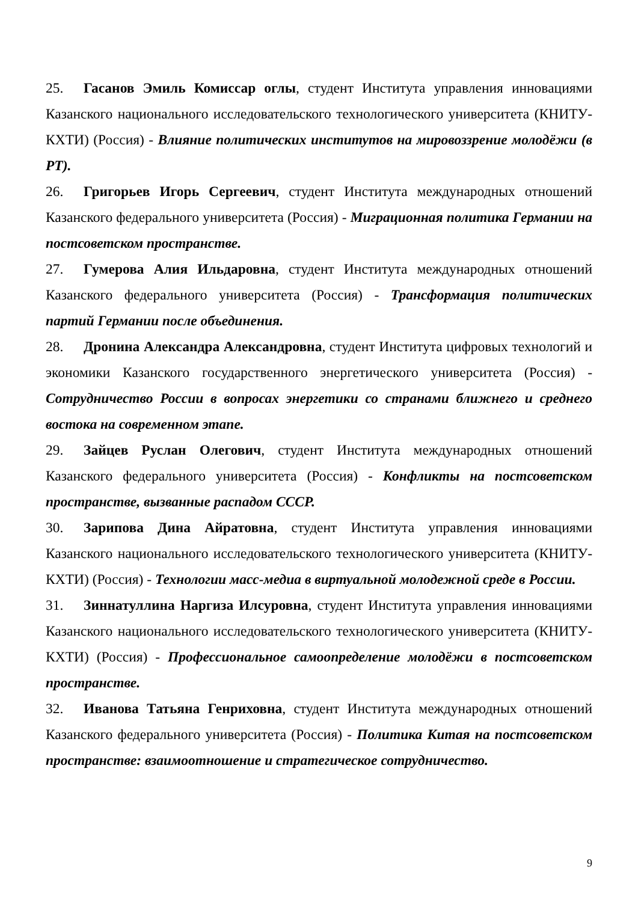25. Гасанов Эмиль Комиссар оглы, студент Института управления инновациями Казанского национального исследовательского технологического университета (КНИТУ-КХТИ) (Россия) - Влияние политических институтов на мировоззрение молодёжи (в РТ).
26. Григорьев Игорь Сергеевич, студент Института международных отношений Казанского федерального университета (Россия) - Миграционная политика Германии на постсоветском пространстве.
27. Гумерова Алия Ильдаровна, студент Института международных отношений Казанского федерального университета (Россия) - Трансформация политических партий Германии после объединения.
28. Дронина Александра Александровна, студент Института цифровых технологий и экономики Казанского государственного энергетического университета (Россия) - Сотрудничество России в вопросах энергетики со странами ближнего и среднего востока на современном этапе.
29. Зайцев Руслан Олегович, студент Института международных отношений Казанского федерального университета (Россия) - Конфликты на постсоветском пространстве, вызванные распадом СССР.
30. Зарипова Дина Айратовна, студент Института управления инновациями Казанского национального исследовательского технологического университета (КНИТУ-КХТИ) (Россия) - Технологии масс-медиа в виртуальной молодежной среде в России.
31. Зиннатуллина Наргиза Илсуровна, студент Института управления инновациями Казанского национального исследовательского технологического университета (КНИТУ-КХТИ) (Россия) - Профессиональное самоопределение молодёжи в постсоветском пространстве.
32. Иванова Татьяна Генриховна, студент Института международных отношений Казанского федерального университета (Россия) - Политика Китая на постсоветском пространстве: взаимоотношение и стратегическое сотрудничество.
9